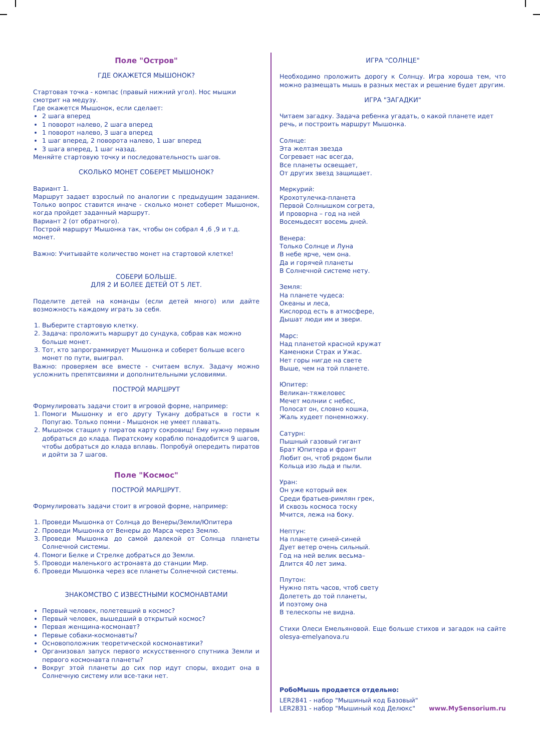Поле "Остров"
ГДЕ ОКАЖЕТСЯ МЫШОНОК?
Стартовая точка - компас (правый нижний угол). Нос мышки смотрит на медузу.
Где окажется Мышонок, если сделает:
2 шага вперед
1 поворот налево, 2 шага вперед
1 поворот налево, 3 шага вперед
1 шаг вперед, 2 поворота налево, 1 шаг вперед
3 шага вперед, 1 шаг назад.
Меняйте стартовую точку и последовательность шагов.
СКОЛЬКО МОНЕТ СОБЕРЕТ МЫШОНОК?
Вариант 1.
Маршрут задает взрослый по аналогии с предыдущим заданием. Только вопрос ставится иначе - сколько монет соберет Мышонок, когда пройдет заданный маршрут.
Вариант 2 (от обратного).
Построй маршрут Мышонка так, чтобы он собрал 4 ,6 ,9 и т.д. монет.
Важно: Учитывайте количество монет на стартовой клетке!
СОБЕРИ БОЛЬШЕ.
ДЛЯ 2 И БОЛЕЕ ДЕТЕЙ ОТ 5 ЛЕТ.
Поделите детей на команды (если детей много) или дайте возможность каждому играть за себя.
1. Выберите стартовую клетку.
2. Задача: проложить маршрут до сундука, собрав как можно больше монет.
3. Тот, кто запрограммирует Мышонка и соберет больше всего монет по пути, выиграл.
Важно: проверяем все вместе - считаем вслух. Задачу можно усложнить препятсвиями и дополнительными условиями.
ПОСТРОЙ МАРШРУТ
Формулировать задачи стоит в игровой форме, например:
1. Помоги Мышонку и его другу Тукану добраться в гости к Попугаю. Только помни - Мышонок не умеет плавать.
2. Мышонок стащил у пиратов карту сокровищ! Ему нужно первым добраться до клада. Пиратскому кораблю понадобится 9 шагов, чтобы добраться до клада вплавь. Попробуй опередить пиратов и дойти за 7 шагов.
Поле "Космос"
ПОСТРОЙ МАРШРУТ.
Формулировать задачи стоит в игровой форме, например:
1. Проведи Мышонка от Солнца до Венеры/Земли/Юпитера
2. Проведи Мышонка от Венеры до Марса через Землю.
3. Проведи Мышонка до самой далекой от Солнца планеты Солнечной системы.
4. Помоги Белке и Стрелке добраться до Земли.
5. Проводи маленького астронавта до станции Мир.
6. Проведи Мышонка через все планеты Солнечной системы.
ЗНАКОМСТВО С ИЗВЕСТНЫМИ КОСМОНАВТАМИ
Первый человек, полетевший в космос?
Первый человек, вышедший в открытый космос?
Первая женщина-космонавт?
Первые собаки-космонавты?
Основоположник теоретической космонавтики?
Организовал запуск первого искусственного спутника Земли и первого космонавта планеты?
Вокруг этой планеты до сих пор идут споры, входит она в Солнечную систему или все-таки нет.
ИГРА "СОЛНЦЕ"
Необходимо проложить дорогу к Солнцу. Игра хороша тем, что можно размещать мышь в разных местах и решение будет другим.
ИГРА "ЗАГАДКИ"
Читаем загадку. Задача ребенка угадать, о какой планете идет речь, и построить маршрут Мышонка.
Солнце:
Эта желтая звезда
Согревает нас всегда,
Все планеты освещает,
От других звезд защищает.
Меркурий:
Крохотулечка-планета
Первой Солнышком согрета,
И проворна – год на ней
Восемьдесят восемь дней.
Венера:
Только Солнце и Луна
В небе ярче, чем она.
Да и горячей планеты
В Солнечной системе нету.
Земля:
На планете чудеса:
Океаны и леса,
Кислород есть в атмосфере,
Дышат люди им и звери.
Марс:
Над планетой красной кружат
Каменюки Страх и Ужас.
Нет горы нигде на свете
Выше, чем на той планете.
Юпитер:
Великан-тяжеловес
Мечет молнии с небес,
Полосат он, словно кошка,
Жаль худеет понемножку.
Сатурн:
Пышный газовый гигант
Брат Юпитера и франт
Любит он, чтоб рядом были
Кольца изо льда и пыли.
Уран:
Он уже который век
Среди братьев-римлян грек,
И сквозь космоса тоску
Мчится, лежа на боку.
Нептун:
На планете синей-синей
Дует ветер очень сильный.
Год на ней велик весьма–
Длится 40 лет зима.
Плутон:
Нужно пять часов, чтоб свету
Долететь до той планеты,
И поэтому она
В телескопы не видна.
Стихи Олеси Емельяновой. Еще больше стихов и загадок на сайте olesya-emelyanova.ru
РобоМышь продается отдельно:
LER2841 - набор "Мышиный код Базовый"
LER2831 - набор "Мышиный код Делюкс"
www.MySensorium.ru